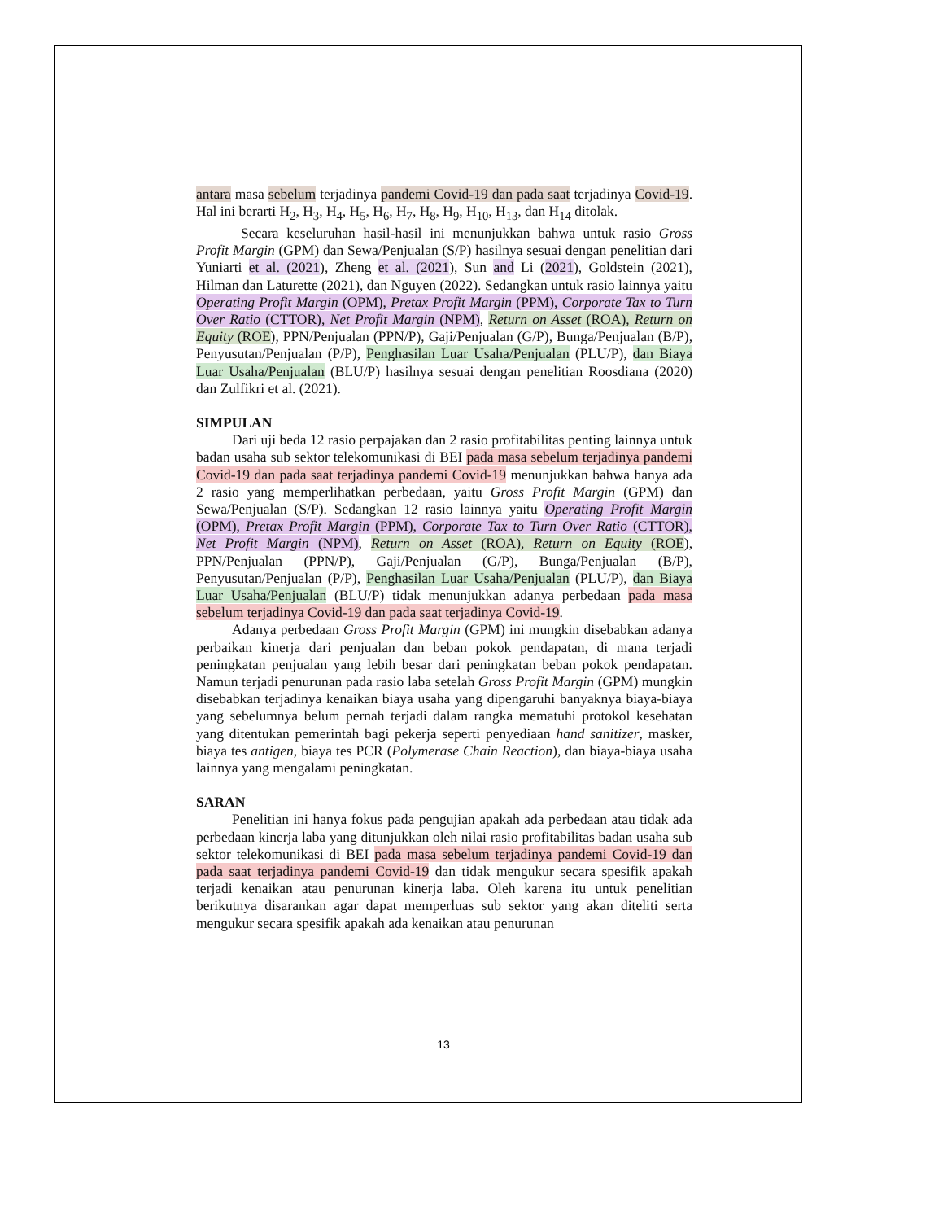antara masa sebelum terjadinya pandemi Covid-19 dan pada saat terjadinya Covid-19. Hal ini berarti H<sub>2</sub>, H<sub>3</sub>, H<sub>4</sub>, H<sub>5</sub>, H<sub>6</sub>, H<sub>7</sub>, H<sub>8</sub>, H<sub>9</sub>, H<sub>10</sub>, H<sub>13</sub>, dan H<sub>14</sub> ditolak.
Secara keseluruhan hasil-hasil ini menunjukkan bahwa untuk rasio Gross Profit Margin (GPM) dan Sewa/Penjualan (S/P) hasilnya sesuai dengan penelitian dari Yuniarti et al. (2021), Zheng et al. (2021), Sun and Li (2021), Goldstein (2021), Hilman dan Laturette (2021), dan Nguyen (2022). Sedangkan untuk rasio lainnya yaitu Operating Profit Margin (OPM), Pretax Profit Margin (PPM), Corporate Tax to Turn Over Ratio (CTTOR), Net Profit Margin (NPM), Return on Asset (ROA), Return on Equity (ROE), PPN/Penjualan (PPN/P), Gaji/Penjualan (G/P), Bunga/Penjualan (B/P), Penyusutan/Penjualan (P/P), Penghasilan Luar Usaha/Penjualan (PLU/P), dan Biaya Luar Usaha/Penjualan (BLU/P) hasilnya sesuai dengan penelitian Roosdiana (2020) dan Zulfikri et al. (2021).
SIMPULAN
Dari uji beda 12 rasio perpajakan dan 2 rasio profitabilitas penting lainnya untuk badan usaha sub sektor telekomunikasi di BEI pada masa sebelum terjadinya pandemi Covid-19 dan pada saat terjadinya pandemi Covid-19 menunjukkan bahwa hanya ada 2 rasio yang memperlihatkan perbedaan, yaitu Gross Profit Margin (GPM) dan Sewa/Penjualan (S/P). Sedangkan 12 rasio lainnya yaitu Operating Profit Margin (OPM), Pretax Profit Margin (PPM), Corporate Tax to Turn Over Ratio (CTTOR), Net Profit Margin (NPM), Return on Asset (ROA), Return on Equity (ROE), PPN/Penjualan (PPN/P), Gaji/Penjualan (G/P), Bunga/Penjualan (B/P), Penyusutan/Penjualan (P/P), Penghasilan Luar Usaha/Penjualan (PLU/P), dan Biaya Luar Usaha/Penjualan (BLU/P) tidak menunjukkan adanya perbedaan pada masa sebelum terjadinya Covid-19 dan pada saat terjadinya Covid-19.
Adanya perbedaan Gross Profit Margin (GPM) ini mungkin disebabkan adanya perbaikan kinerja dari penjualan dan beban pokok pendapatan, di mana terjadi peningkatan penjualan yang lebih besar dari peningkatan beban pokok pendapatan. Namun terjadi penurunan pada rasio laba setelah Gross Profit Margin (GPM) mungkin disebabkan terjadinya kenaikan biaya usaha yang dipengaruhi banyaknya biaya-biaya yang sebelumnya belum pernah terjadi dalam rangka mematuhi protokol kesehatan yang ditentukan pemerintah bagi pekerja seperti penyediaan hand sanitizer, masker, biaya tes antigen, biaya tes PCR (Polymerase Chain Reaction), dan biaya-biaya usaha lainnya yang mengalami peningkatan.
SARAN
Penelitian ini hanya fokus pada pengujian apakah ada perbedaan atau tidak ada perbedaan kinerja laba yang ditunjukkan oleh nilai rasio profitabilitas badan usaha sub sektor telekomunikasi di BEI pada masa sebelum terjadinya pandemi Covid-19 dan pada saat terjadinya pandemi Covid-19 dan tidak mengukur secara spesifik apakah terjadi kenaikan atau penurunan kinerja laba. Oleh karena itu untuk penelitian berikutnya disarankan agar dapat memperluas sub sektor yang akan diteliti serta mengukur secara spesifik apakah ada kenaikan atau penurunan
13